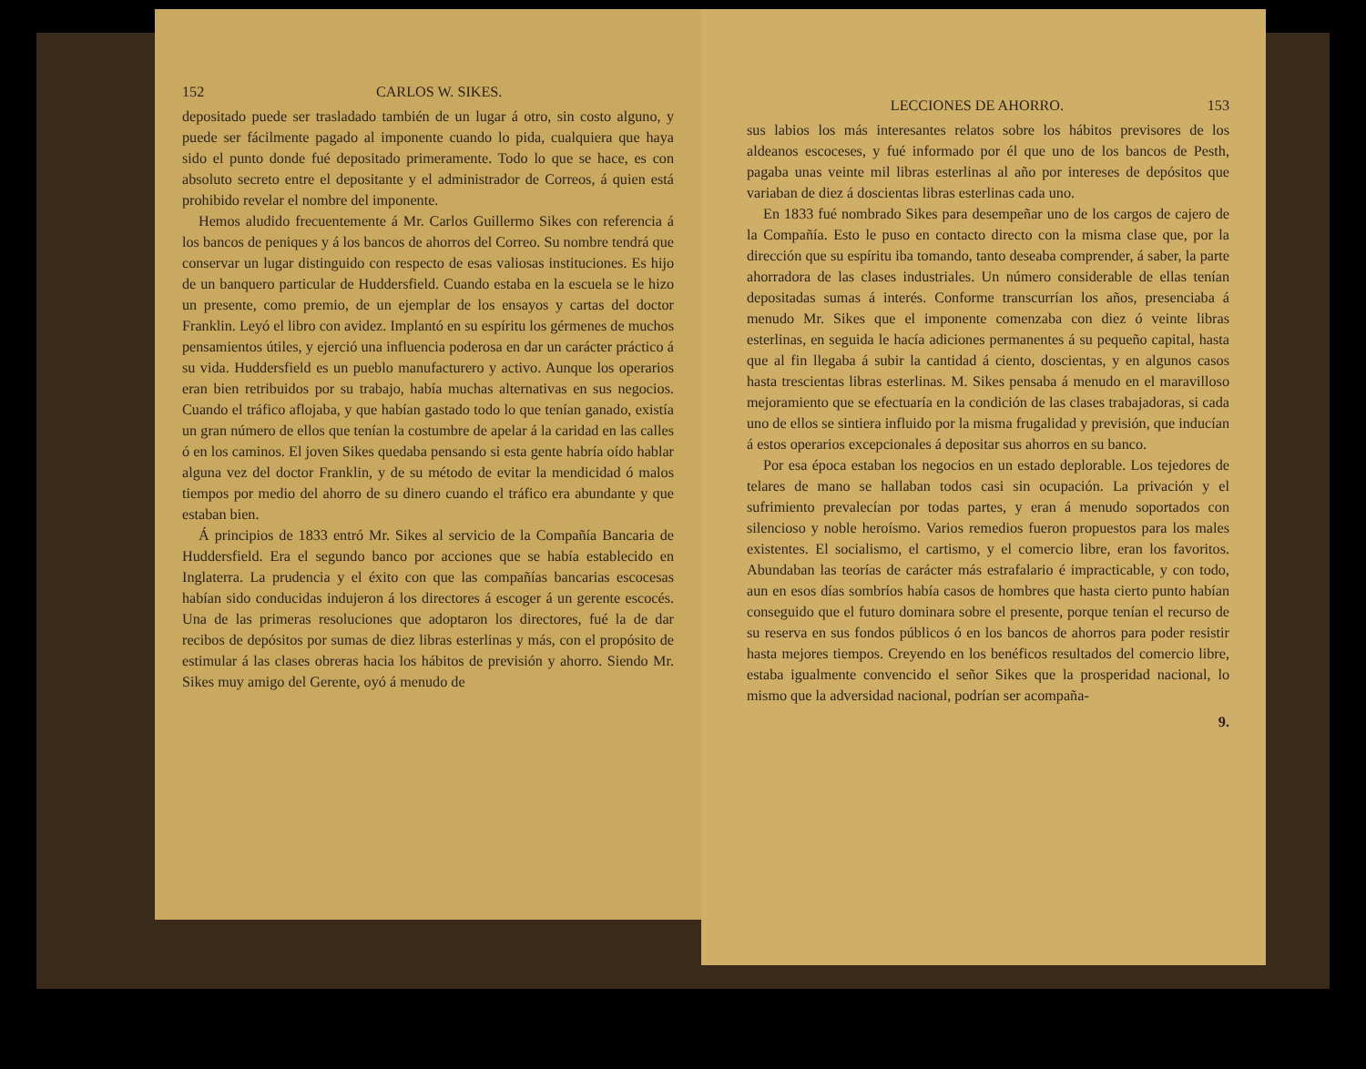152 CARLOS W. SIKES.
depositado puede ser trasladado también de un lugar á otro, sin costo alguno, y puede ser fácilmente pagado al imponente cuando lo pida, cualquiera que haya sido el punto donde fué depositado primeramente. Todo lo que se hace, es con absoluto secreto entre el depositante y el administrador de Correos, á quien está prohibido revelar el nombre del imponente.
Hemos aludido frecuentemente á Mr. Carlos Guillermo Sikes con referencia á los bancos de peniques y á los bancos de ahorros del Correo. Su nombre tendrá que conservar un lugar distinguido con respecto de esas valiosas instituciones. Es hijo de un banquero particular de Huddersfield. Cuando estaba en la escuela se le hizo un presente, como premio, de un ejemplar de los ensayos y cartas del doctor Franklin. Leyó el libro con avidez. Implantó en su espíritu los gérmenes de muchos pensamientos útiles, y ejerció una influencia poderosa en dar un carácter práctico á su vida. Huddersfield es un pueblo manufacturero y activo. Aunque los operarios eran bien retribuidos por su trabajo, había muchas alternativas en sus negocios. Cuando el tráfico aflojaba, y que habían gastado todo lo que tenían ganado, existía un gran número de ellos que tenían la costumbre de apelar á la caridad en las calles ó en los caminos. El joven Sikes quedaba pensando si esta gente habría oído hablar alguna vez del doctor Franklin, y de su método de evitar la mendicidad ó malos tiempos por medio del ahorro de su dinero cuando el tráfico era abundante y que estaban bien.
Á principios de 1833 entró Mr. Sikes al servicio de la Compañía Bancaria de Huddersfield. Era el segundo banco por acciones que se había establecido en Inglaterra. La prudencia y el éxito con que las compañías bancarias escocesas habían sido conducidas indujeron á los directores á escoger á un gerente escocés. Una de las primeras resoluciones que adoptaron los directores, fué la de dar recibos de depósitos por sumas de diez libras esterlinas y más, con el propósito de estimular á las clases obreras hacia los hábitos de previsión y ahorro. Siendo Mr. Sikes muy amigo del Gerente, oyó á menudo de
LECCIONES DE AHORRO. 153
sus labios los más interesantes relatos sobre los hábitos previsores de los aldeanos escoceses, y fué informado por él que uno de los bancos de Pesth, pagaba unas veinte mil libras esterlinas al año por intereses de depósitos que variaban de diez á doscientas libras esterlinas cada uno.
En 1833 fué nombrado Sikes para desempeñar uno de los cargos de cajero de la Compañía. Esto le puso en contacto directo con la misma clase que, por la dirección que su espíritu iba tomando, tanto deseaba comprender, á saber, la parte ahorradora de las clases industriales. Un número considerable de ellas tenían depositadas sumas á interés. Conforme transcurrían los años, presenciaba á menudo Mr. Sikes que el imponente comenzaba con diez ó veinte libras esterlinas, en seguida le hacía adiciones permanentes á su pequeño capital, hasta que al fin llegaba á subir la cantidad á ciento, doscientas, y en algunos casos hasta trescientas libras esterlinas. M. Sikes pensaba á menudo en el maravilloso mejoramiento que se efectuaría en la condición de las clases trabajadoras, si cada uno de ellos se sintiera influido por la misma frugalidad y previsión, que inducían á estos operarios excepcionales á depositar sus ahorros en su banco.
Por esa época estaban los negocios en un estado deplorable. Los tejedores de telares de mano se hallaban todos casi sin ocupación. La privación y el sufrimiento prevalecían por todas partes, y eran á menudo soportados con silencioso y noble heroísmo. Varios remedios fueron propuestos para los males existentes. El socialismo, el cartismo, y el comercio libre, eran los favoritos. Abundaban las teorías de carácter más estrafalario é impracticable, y con todo, aun en esos días sombríos había casos de hombres que hasta cierto punto habían conseguido que el futuro dominara sobre el presente, porque tenían el recurso de su reserva en sus fondos públicos ó en los bancos de ahorros para poder resistir hasta mejores tiempos. Creyendo en los benéficos resultados del comercio libre, estaba igualmente convencido el señor Sikes que la prosperidad nacional, lo mismo que la adversidad nacional, podrían ser acompaña-
9.